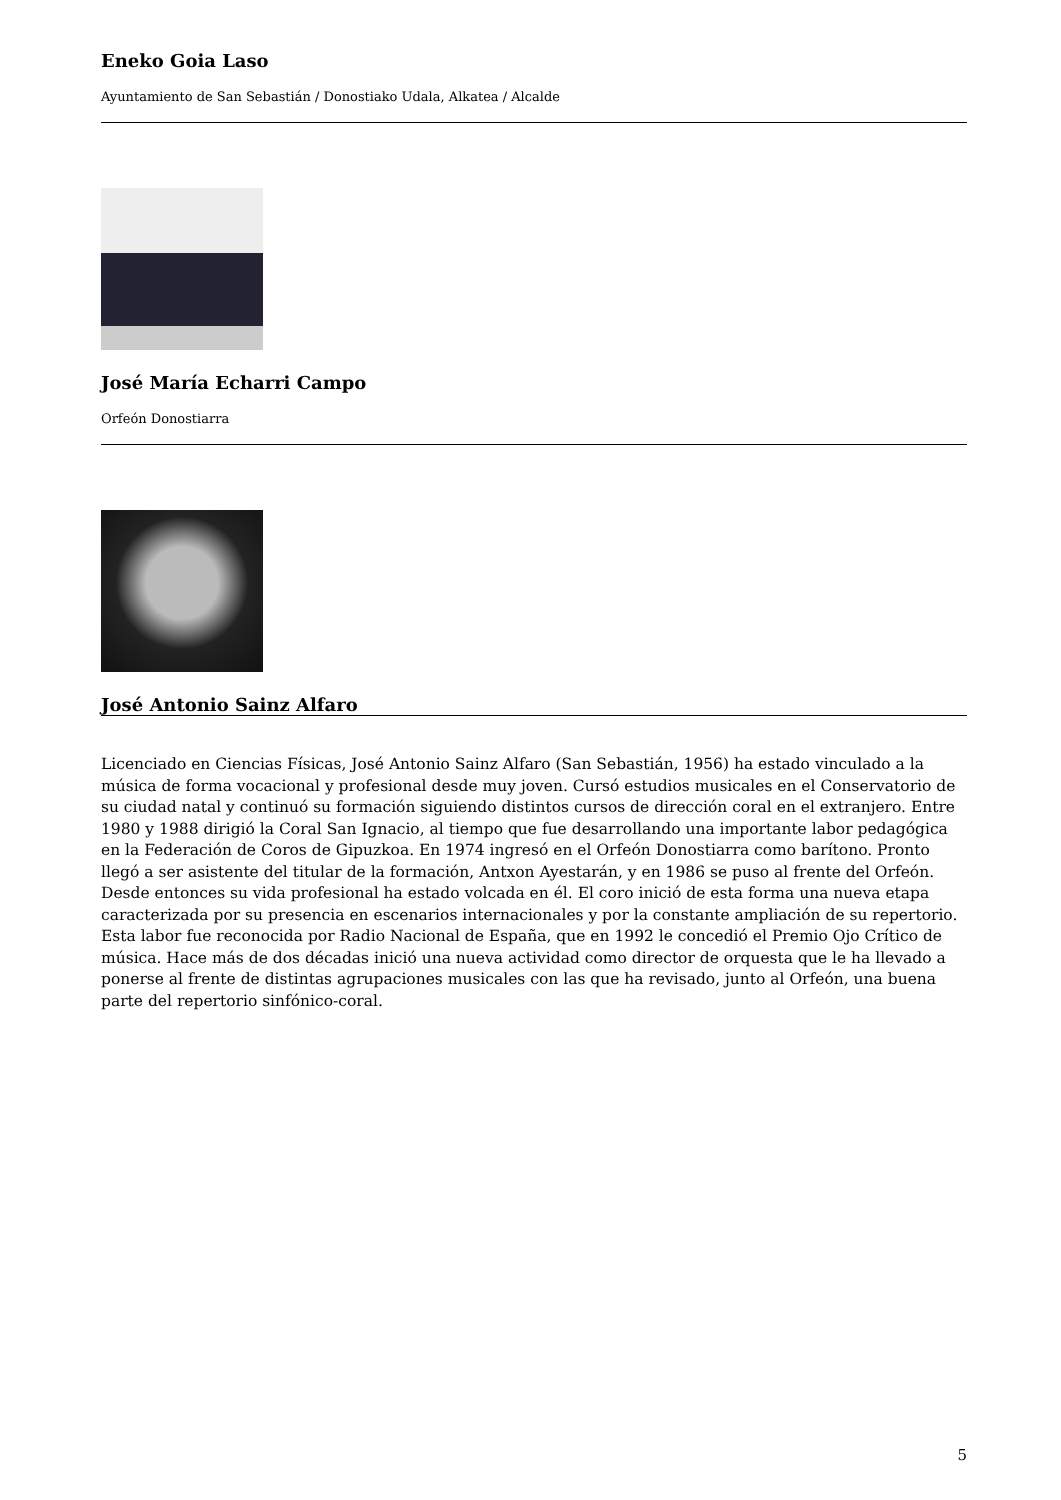Eneko Goia Laso
Ayuntamiento de San Sebastián / Donostiako Udala, Alkatea / Alcalde
José María Echarri Campo
Orfeón Donostiarra
José Antonio Sainz Alfaro
Licenciado en Ciencias Físicas, José Antonio Sainz Alfaro (San Sebastián, 1956) ha estado vinculado a la música de forma vocacional y profesional desde muy joven. Cursó estudios musicales en el Conservatorio de su ciudad natal y continuó su formación siguiendo distintos cursos de dirección coral en el extranjero. Entre 1980 y 1988 dirigió la Coral San Ignacio, al tiempo que fue desarrollando una importante labor pedagógica en la Federación de Coros de Gipuzkoa. En 1974 ingresó en el Orfeón Donostiarra como barítono. Pronto llegó a ser asistente del titular de la formación, Antxon Ayestarán, y en 1986 se puso al frente del Orfeón. Desde entonces su vida profesional ha estado volcada en él. El coro inició de esta forma una nueva etapa caracterizada por su presencia en escenarios internacionales y por la constante ampliación de su repertorio. Esta labor fue reconocida por Radio Nacional de España, que en 1992 le concedió el Premio Ojo Crítico de música. Hace más de dos décadas inició una nueva actividad como director de orquesta que le ha llevado a ponerse al frente de distintas agrupaciones musicales con las que ha revisado, junto al Orfeón, una buena parte del repertorio sinfónico-coral.
5